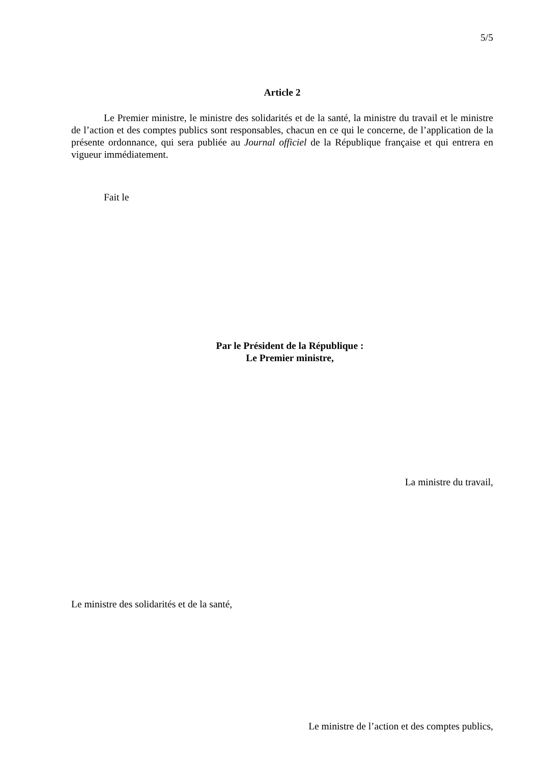5/5
Article 2
Le Premier ministre, le ministre des solidarités et de la santé, la ministre du travail et le ministre de l’action et des comptes publics sont responsables, chacun en ce qui le concerne, de l’application de la présente ordonnance, qui sera publiée au Journal officiel de la République française et qui entrera en vigueur immédiatement.
Fait le
Par le Président de la République :
Le Premier ministre,
La ministre du travail,
Le ministre des solidarités et de la santé,
Le ministre de l’action et des comptes publics,